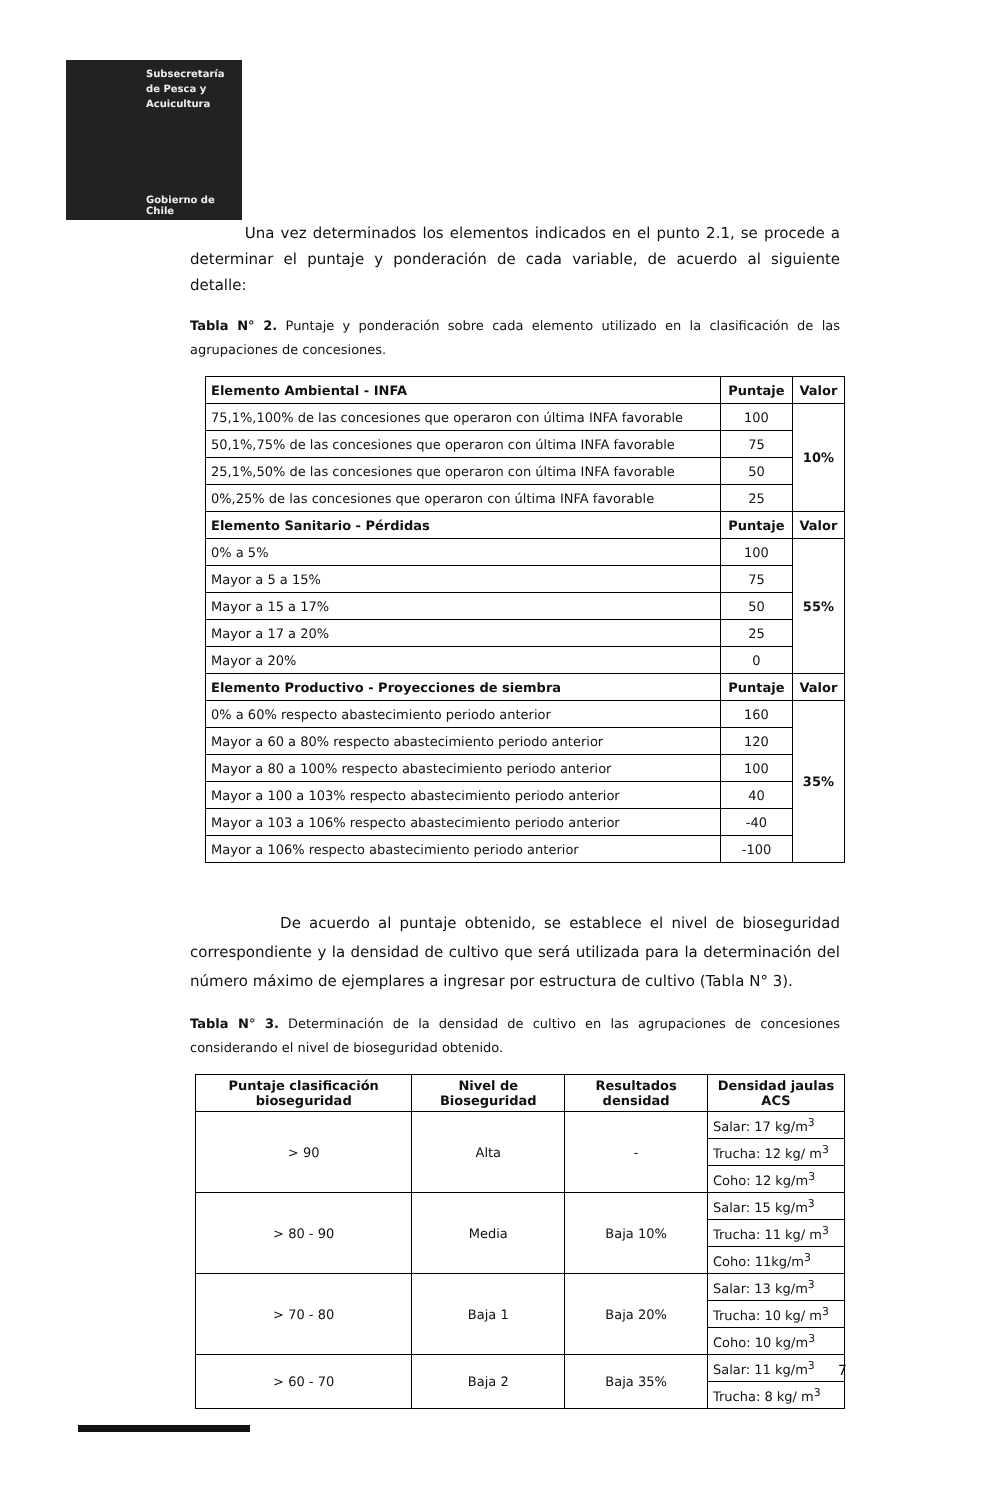Subsecretaría
de Pesca y
Acuicultura
Gobierno de Chile
Una vez determinados los elementos indicados en el punto 2.1, se procede a determinar el puntaje y ponderación de cada variable, de acuerdo al siguiente detalle:
Tabla N° 2. Puntaje y ponderación sobre cada elemento utilizado en la clasificación de las agrupaciones de concesiones.
| Elemento Ambiental - INFA | Puntaje | Valor |
| --- | --- | --- |
| 75,1%,100% de las concesiones que operaron con última INFA favorable | 100 | 10% |
| 50,1%,75% de las concesiones que operaron con última INFA favorable | 75 | |
| 25,1%,50% de las concesiones que operaron con última INFA favorable | 50 | |
| 0%,25% de las concesiones que operaron con última INFA favorable | 25 | |
| Elemento Sanitario - Pérdidas | Puntaje | Valor |
| 0% a 5% | 100 | 55% |
| Mayor a 5 a 15% | 75 | |
| Mayor a 15 a 17% | 50 | |
| Mayor a 17 a 20% | 25 | |
| Mayor a 20% | 0 | |
| Elemento Productivo - Proyecciones de siembra | Puntaje | Valor |
| 0% a 60% respecto abastecimiento periodo anterior | 160 | 35% |
| Mayor a 60 a 80% respecto abastecimiento periodo anterior | 120 | |
| Mayor a 80 a 100% respecto abastecimiento periodo anterior | 100 | |
| Mayor a 100 a 103% respecto abastecimiento periodo anterior | 40 | |
| Mayor a 103 a 106% respecto abastecimiento periodo anterior | -40 | |
| Mayor a 106% respecto abastecimiento periodo anterior | -100 | |
De acuerdo al puntaje obtenido, se establece el nivel de bioseguridad correspondiente y la densidad de cultivo que será utilizada para la determinación del número máximo de ejemplares a ingresar por estructura de cultivo (Tabla N° 3).
Tabla N° 3. Determinación de la densidad de cultivo en las agrupaciones de concesiones considerando el nivel de bioseguridad obtenido.
| Puntaje clasificación bioseguridad | Nivel de Bioseguridad | Resultados densidad | Densidad jaulas ACS |
| --- | --- | --- | --- |
| > 90 | Alta | - | Salar: 17 kg/m<sup>3</sup> |
| | | | Trucha: 12 kg/ m<sup>3</sup> |
| | | | Coho: 12 kg/m<sup>3</sup> |
| > 80 - 90 | Media | Baja 10% | Salar: 15 kg/m<sup>3</sup> |
| | | | Trucha: 11 kg/ m<sup>3</sup> |
| | | | Coho: 11kg/m<sup>3</sup> |
| > 70 - 80 | Baja 1 | Baja 20% | Salar: 13 kg/m<sup>3</sup> |
| | | | Trucha: 10 kg/ m<sup>3</sup> |
| | | | Coho: 10 kg/m<sup>3</sup> |
| > 60 - 70 | Baja 2 | Baja 35% | Salar: 11 kg/m<sup>3</sup> |
| | | | Trucha: 8 kg/ m<sup>3</sup> |
7